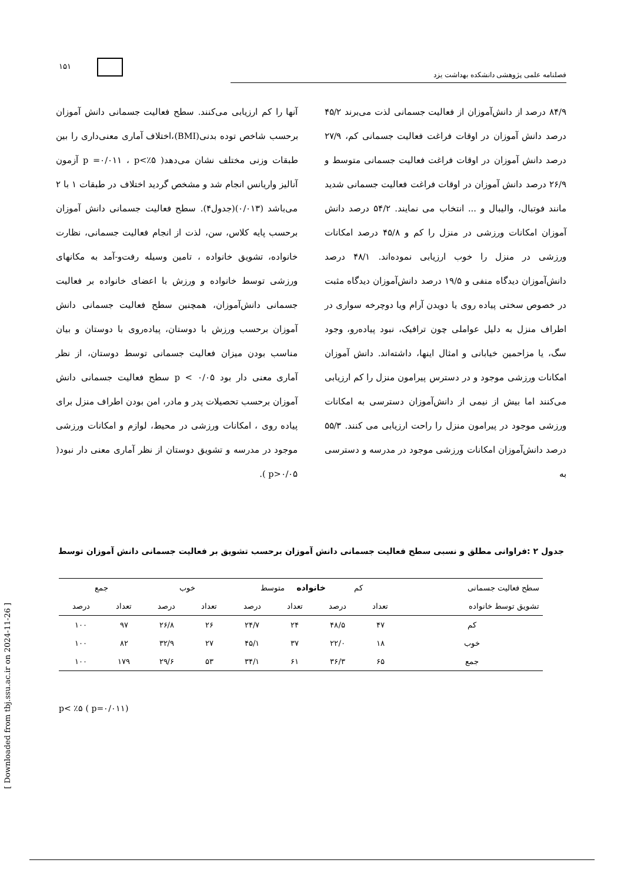۱۵۱
فصلنامه علمی پژوهشی دانشکده بهداشت یزد
۸۴/۹ درصد از دانش‌آموزان از فعالیت جسمانی لذت می‌برند ۴۵/۲ درصد دانش آموزان در اوقات فراغت فعالیت جسمانی کم، ۲۷/۹ درصد دانش آموزان در اوقات فراغت فعالیت جسمانی متوسط و ۲۶/۹ درصد دانش آموزان در اوقات فراغت فعالیت جسمانی شدید مانند فوتبال، والیبال و ... انتخاب می نمایند. ۵۴/۲ درصد دانش آموزان امکانات ورزشی در منزل را کم و ۴۵/۸ درصد امکانات ورزشی در منزل را خوب ارزیابی نموده‌اند. ۴۸/۱ درصد دانش‌آموزان دیدگاه منفی و ۱۹/۵ درصد دانش‌آموزان دیدگاه مثبت در خصوص سختی پیاده روی یا دویدن آرام ویا دوچرخه سواری در اطراف منزل به دلیل عواملی چون ترافیک، نبود پیاده‌رو، وجود سگ، یا مزاحمین خیابانی و امثال اینها، داشته‌اند. دانش آموزان امکانات ورزشی موجود و در دسترس پیرامون منزل را کم ارزیابی می‌کنند اما بیش از نیمی از دانش‌آموزان دسترسی به امکانات ورزشی موجود در پیرامون منزل را راحت ارزیابی می کنند. ۵۵/۳ درصد دانش‌آموزان امکانات ورزشی موجود در مدرسه و دسترسی به
آنها را کم ارزیابی می‌کنند. سطح فعالیت جسمانی دانش آموزان برحسب شاخص توده بدنی(BMI)،اختلاف آماری معنی‌داری را بین طبقات وزنی مختلف نشان می‌دهد( p =۰/۰۱۱ ، p<٪۵ آزمون آنالیز واریانس انجام شد و مشخص گردید اختلاف در طبقات ۱ با ۲ می‌باشد (۰/۰۱۳)(جدول۴). سطح فعالیت جسمانی دانش آموزان برحسب پایه کلاس، سن، لذت از انجام فعالیت جسمانی، نظارت خانواده، تشویق خانواده ، تامین وسیله رفت‌و-آمد به مکانهای ورزشی توسط خانواده و ورزش با اعضای خانواده بر فعالیت جسمانی دانش‌آموزان، همچنین سطح فعالیت جسمانی دانش آموزان برحسب ورزش با دوستان، پیاده‌روی با دوستان و بیان مناسب بودن میزان فعالیت جسمانی توسط دوستان، از نظر آماری معنی دار بود p < ۰/۰۵ سطح فعالیت جسمانی دانش آموزان برحسب تحصیلات پدر و مادر، امن بودن اطراف منزل برای پیاده روی ، امکانات ورزشی در محیط، لوازم و امکانات ورزشی موجود در مدرسه و تشویق دوستان از نظر آماری معنی دار نبود( p>۰/۰۵ ).
جدول ۲ :فراوانی مطلق و نسبی سطح فعالیت جسمانی دانش آموزان برحسب تشویق بر فعالیت جسمانی دانش آموزان توسط
خانواده
| سطح فعالیت جسمانی | کم | | متوسط | | خوب | | جمع | |
| --- | --- | --- | --- | --- | --- | --- | --- | --- |
| تشویق توسط خانواده | تعداد | درصد | تعداد | درصد | تعداد | درصد | تعداد | درصد |
| کم | ۴۷ | ۴۸/۵ | ۲۴ | ۲۴/۷ | ۲۶ | ۲۶/۸ | ۹۷ | ۱۰۰ |
| خوب | ۱۸ | ۲۲/۰ | ۳۷ | ۴۵/۱ | ۲۷ | ۳۲/۹ | ۸۲ | ۱۰۰ |
| جمع | ۶۵ | ۳۶/۳ | ۶۱ | ۳۴/۱ | ۵۳ | ۲۹/۶ | ۱۷۹ | ۱۰۰ |
p< ٪۵ ( p=۰/۰۱۱)
[ Downloaded from tbj.ssu.ac.ir on 2024-11-26 ]